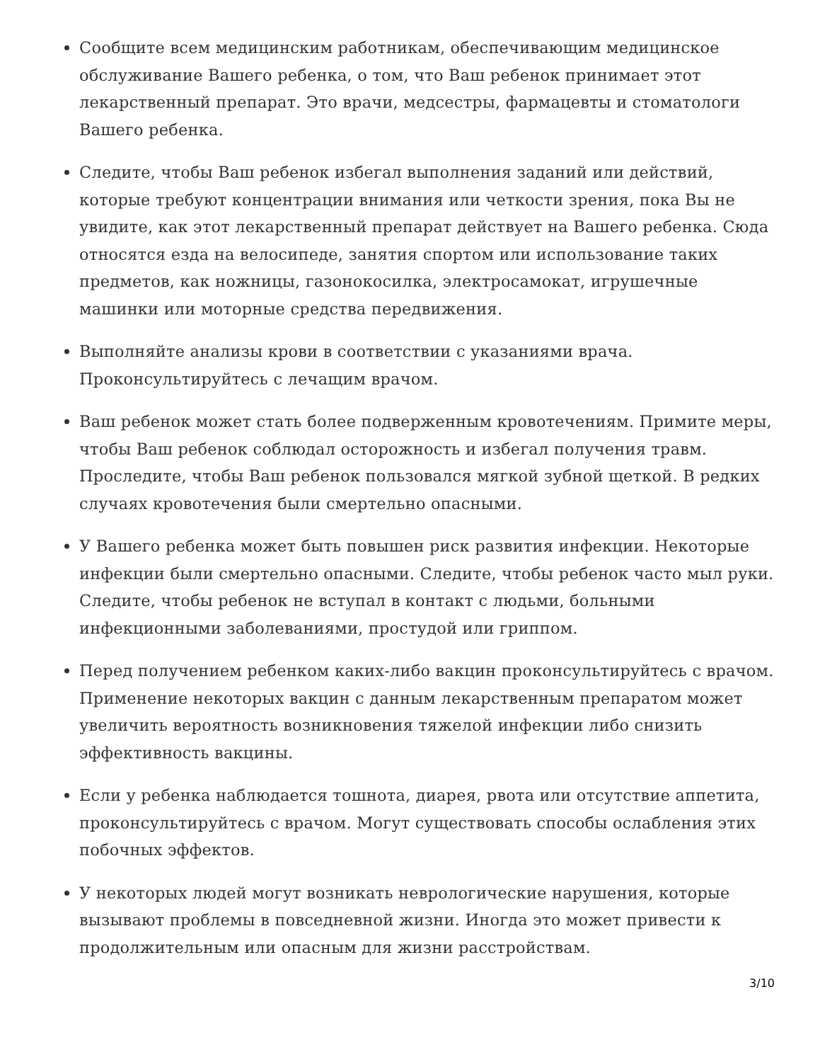Сообщите всем медицинским работникам, обеспечивающим медицинское обслуживание Вашего ребенка, о том, что Ваш ребенок принимает этот лекарственный препарат. Это врачи, медсестры, фармацевты и стоматологи Вашего ребенка.
Следите, чтобы Ваш ребенок избегал выполнения заданий или действий, которые требуют концентрации внимания или четкости зрения, пока Вы не увидите, как этот лекарственный препарат действует на Вашего ребенка. Сюда относятся езда на велосипеде, занятия спортом или использование таких предметов, как ножницы, газонокосилка, электросамокат, игрушечные машинки или моторные средства передвижения.
Выполняйте анализы крови в соответствии с указаниями врача. Проконсультируйтесь с лечащим врачом.
Ваш ребенок может стать более подверженным кровотечениям. Примите меры, чтобы Ваш ребенок соблюдал осторожность и избегал получения травм. Проследите, чтобы Ваш ребенок пользовался мягкой зубной щеткой. В редких случаях кровотечения были смертельно опасными.
У Вашего ребенка может быть повышен риск развития инфекции. Некоторые инфекции были смертельно опасными. Следите, чтобы ребенок часто мыл руки. Следите, чтобы ребенок не вступал в контакт с людьми, больными инфекционными заболеваниями, простудой или гриппом.
Перед получением ребенком каких-либо вакцин проконсультируйтесь с врачом. Применение некоторых вакцин с данным лекарственным препаратом может увеличить вероятность возникновения тяжелой инфекции либо снизить эффективность вакцины.
Если у ребенка наблюдается тошнота, диарея, рвота или отсутствие аппетита, проконсультируйтесь с врачом. Могут существовать способы ослабления этих побочных эффектов.
У некоторых людей могут возникать неврологические нарушения, которые вызывают проблемы в повседневной жизни. Иногда это может привести к продолжительным или опасным для жизни расстройствам.
3/10